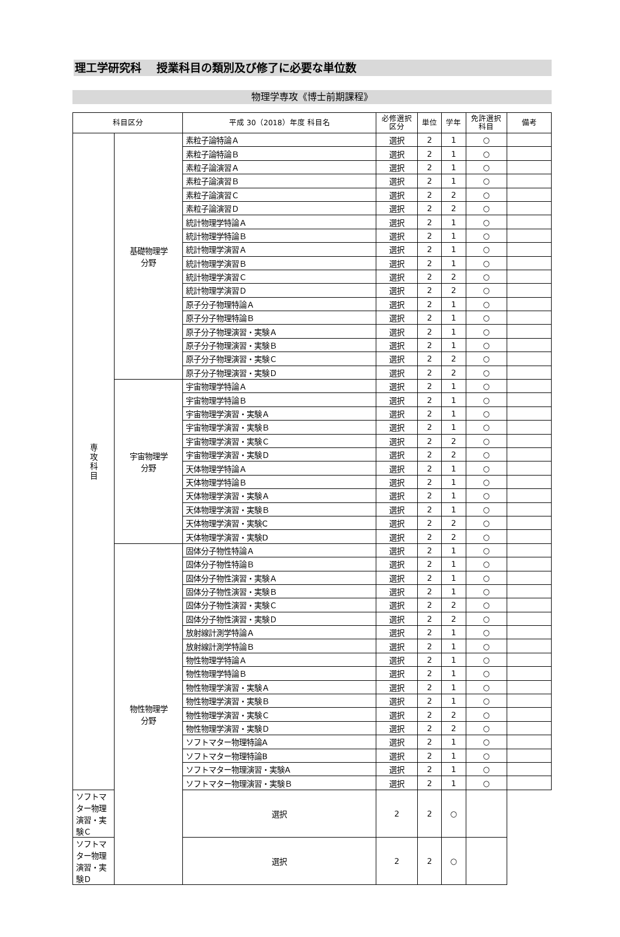理工学研究科　 授業科目の類別及び修了に必要な単位数
物理学専攻《博士前期課程》
| 科目区分 | | 平成 30（2018）年度 科目名 | 必修選択 区分 | 単位 | 学年 | 免許選択 科目 | 備考 |
| --- | --- | --- | --- | --- | --- | --- | --- |
| 専 攻 科 目 | 基礎物理学 分野 | 素粒子論特論Ａ | 選択 | 2 | 1 | ○ | |
| | | 素粒子論特論Ｂ | 選択 | 2 | 1 | ○ | |
| | | 素粒子論演習Ａ | 選択 | 2 | 1 | ○ | |
| | | 素粒子論演習Ｂ | 選択 | 2 | 1 | ○ | |
| | | 素粒子論演習Ｃ | 選択 | 2 | 2 | ○ | |
| | | 素粒子論演習Ｄ | 選択 | 2 | 2 | ○ | |
| | | 統計物理学特論Ａ | 選択 | 2 | 1 | ○ | |
| | | 統計物理学特論Ｂ | 選択 | 2 | 1 | ○ | |
| | | 統計物理学演習Ａ | 選択 | 2 | 1 | ○ | |
| | | 統計物理学演習Ｂ | 選択 | 2 | 1 | ○ | |
| | | 統計物理学演習Ｃ | 選択 | 2 | 2 | ○ | |
| | | 統計物理学演習Ｄ | 選択 | 2 | 2 | ○ | |
| | | 原子分子物理特論Ａ | 選択 | 2 | 1 | ○ | |
| | | 原子分子物理特論Ｂ | 選択 | 2 | 1 | ○ | |
| | | 原子分子物理演習・実験Ａ | 選択 | 2 | 1 | ○ | |
| | | 原子分子物理演習・実験Ｂ | 選択 | 2 | 1 | ○ | |
| | | 原子分子物理演習・実験Ｃ | 選択 | 2 | 2 | ○ | |
| | | 原子分子物理演習・実験Ｄ | 選択 | 2 | 2 | ○ | |
| | 宇宙物理学 分野 | 宇宙物理学特論Ａ | 選択 | 2 | 1 | ○ | |
| | | 宇宙物理学特論Ｂ | 選択 | 2 | 1 | ○ | |
| | | 宇宙物理学演習・実験Ａ | 選択 | 2 | 1 | ○ | |
| | | 宇宙物理学演習・実験Ｂ | 選択 | 2 | 1 | ○ | |
| | | 宇宙物理学演習・実験Ｃ | 選択 | 2 | 2 | ○ | |
| | | 宇宙物理学演習・実験Ｄ | 選択 | 2 | 2 | ○ | |
| | | 天体物理学特論Ａ | 選択 | 2 | 1 | ○ | |
| | | 天体物理学特論Ｂ | 選択 | 2 | 1 | ○ | |
| | | 天体物理学演習・実験Ａ | 選択 | 2 | 1 | ○ | |
| | | 天体物理学演習・実験Ｂ | 選択 | 2 | 1 | ○ | |
| | | 天体物理学演習・実験C | 選択 | 2 | 2 | ○ | |
| | | 天体物理学演習・実験D | 選択 | 2 | 2 | ○ | |
| | 物性物理学 分野 | 固体分子物性特論Ａ | 選択 | 2 | 1 | ○ | |
| | | 固体分子物性特論Ｂ | 選択 | 2 | 1 | ○ | |
| | | 固体分子物性演習・実験Ａ | 選択 | 2 | 1 | ○ | |
| | | 固体分子物性演習・実験Ｂ | 選択 | 2 | 1 | ○ | |
| | | 固体分子物性演習・実験Ｃ | 選択 | 2 | 2 | ○ | |
| | | 固体分子物性演習・実験Ｄ | 選択 | 2 | 2 | ○ | |
| | | 放射線計測学特論Ａ | 選択 | 2 | 1 | ○ | |
| | | 放射線計測学特論Ｂ | 選択 | 2 | 1 | ○ | |
| | | 物性物理学特論Ａ | 選択 | 2 | 1 | ○ | |
| | | 物性物理学特論Ｂ | 選択 | 2 | 1 | ○ | |
| | | 物性物理学演習・実験Ａ | 選択 | 2 | 1 | ○ | |
| | | 物性物理学演習・実験Ｂ | 選択 | 2 | 1 | ○ | |
| | | 物性物理学演習・実験Ｃ | 選択 | 2 | 2 | ○ | |
| | | 物性物理学演習・実験Ｄ | 選択 | 2 | 2 | ○ | |
| | | ソフトマター物理特論A | 選択 | 2 | 1 | ○ | |
| | | ソフトマター物理特論B | 選択 | 2 | 1 | ○ | |
| | | ソフトマター物理演習・実験A | 選択 | 2 | 1 | ○ | |
| | | ソフトマター物理演習・実験Ｂ | 選択 | 2 | 1 | ○ | |
| ソフトマター物理演習・実験Ｃ | | 選択 | 2 | 2 | ○ | | |
| ソフトマター物理演習・実験Ｄ | | 選択 | 2 | 2 | ○ | | |